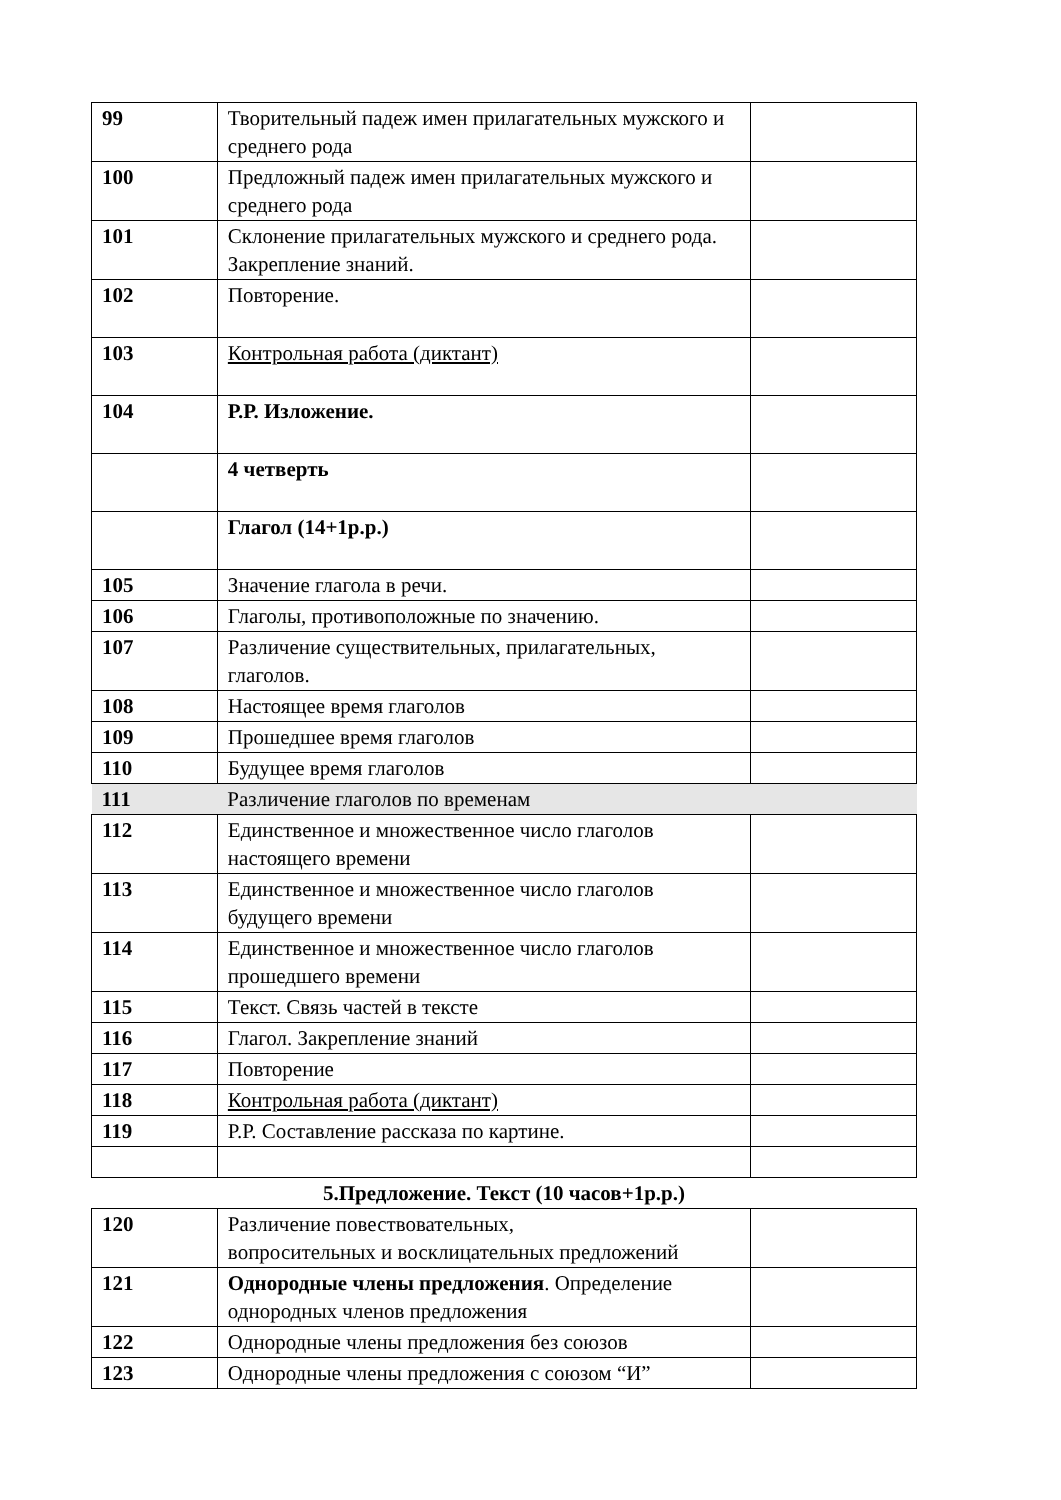| 99 | Творительный падеж имен прилагательных мужского и среднего рода | |
| 100 | Предложный падеж имен прилагательных мужского и среднего рода | |
| 101 | Склонение прилагательных мужского и среднего рода. Закрепление знаний. | |
| 102 | Повторение. | |
| 103 | Контрольная работа (диктант) | |
| 104 | Р.Р. Изложение. | |
| | 4 четверть | |
| | Глагол (14+1р.р.) | |
| 105 | Значение глагола в речи. | |
| 106 | Глаголы, противоположные по значению. | |
| 107 | Различение существительных, прилагательных, глаголов. | |
| 108 | Настоящее время глаголов | |
| 109 | Прошедшее время глаголов | |
| 110 | Будущее время глаголов | |
| 111 | Различение глаголов по временам | |
| 112 | Единственное и множественное число глаголов настоящего времени | |
| 113 | Единственное и множественное число глаголов будущего времени | |
| 114 | Единственное и множественное число глаголов прошедшего времени | |
| 115 | Текст. Связь частей в тексте | |
| 116 | Глагол. Закрепление знаний | |
| 117 | Повторение | |
| 118 | Контрольная работа (диктант) | |
| 119 | Р.Р. Составление рассказа по картине. | |
| 5.Предложение. Текст (10 часов+1р.р.) | | |
| 120 | Различение повествовательных, вопросительных и восклицательных предложений | |
| 121 | Однородные члены предложения . Определение однородных членов предложения | |
| 122 | Однородные члены предложения без союзов | |
| 123 | Однородные члены предложения с союзом “И” | |